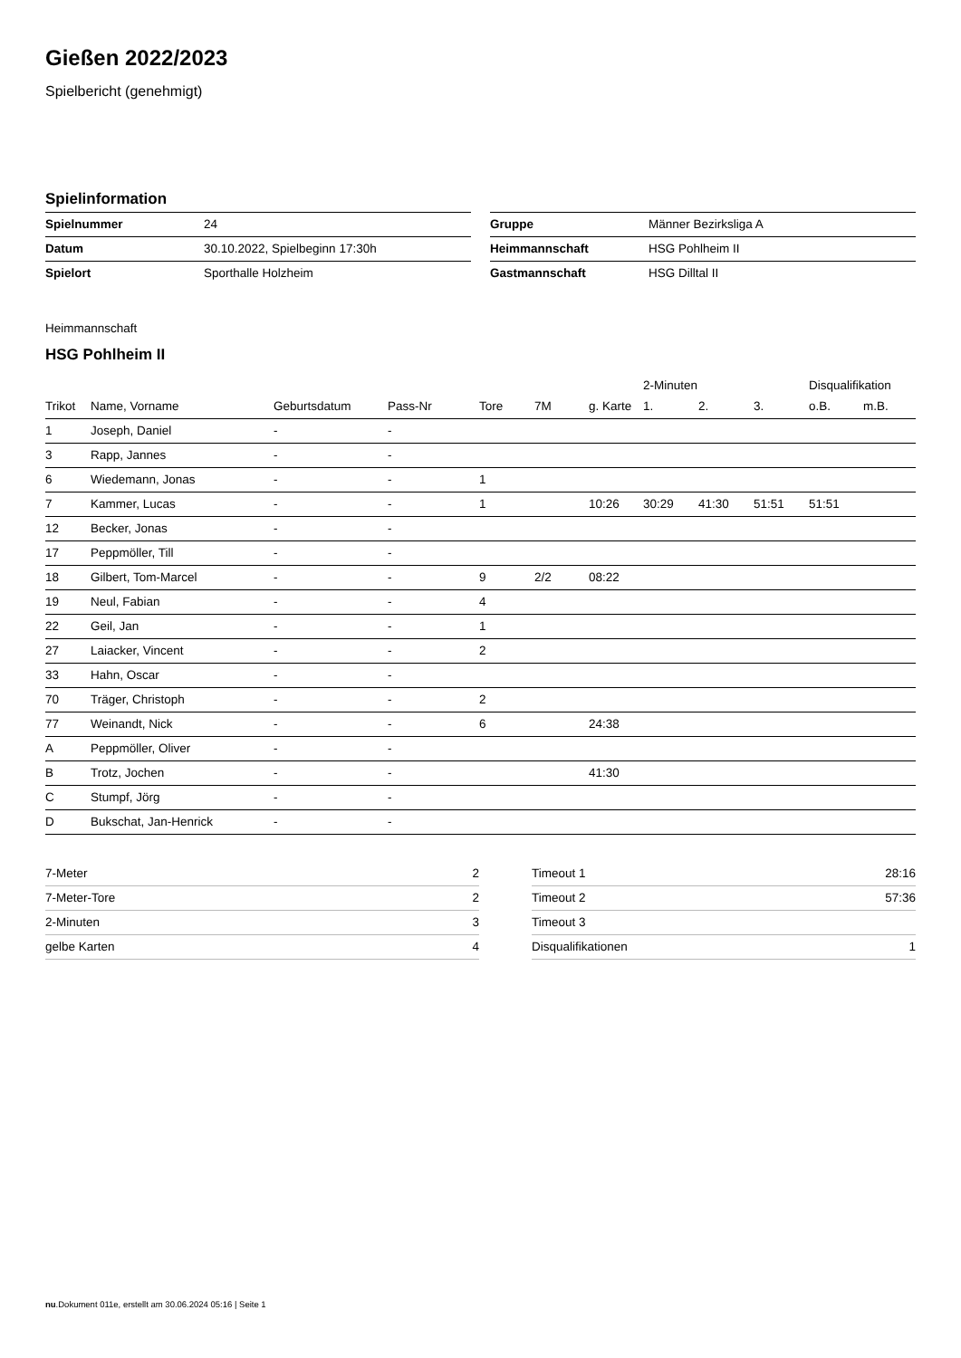Gießen 2022/2023
Spielbericht (genehmigt)
Spielinformation
| Spielnummer | 24 |
| Datum | 30.10.2022, Spielbeginn 17:30h |
| Spielort | Sporthalle Holzheim |
| Gruppe | Männer Bezirksliga A |
| Heimmannschaft | HSG Pohlheim II |
| Gastmannschaft | HSG Dilltal II |
Heimmannschaft
HSG Pohlheim II
| | | | | | | | 2-Minuten | | | Disqualifikation | |
| --- | --- | --- | --- | --- | --- | --- | --- | --- | --- | --- | --- |
| Trikot | Name, Vorname | Geburtsdatum | Pass-Nr | Tore | 7M | g. Karte | 1. | 2. | 3. | o.B. | m.B. |
| 1 | Joseph, Daniel | - | - | | | | | | | | |
| 3 | Rapp, Jannes | - | - | | | | | | | | |
| 6 | Wiedemann, Jonas | - | - | 1 | | | | | | | |
| 7 | Kammer, Lucas | - | - | 1 | | 10:26 | 30:29 | 41:30 | 51:51 | 51:51 | |
| 12 | Becker, Jonas | - | - | | | | | | | | |
| 17 | Peppmöller, Till | - | - | | | | | | | | |
| 18 | Gilbert, Tom-Marcel | - | - | 9 | 2/2 | 08:22 | | | | | |
| 19 | Neul, Fabian | - | - | 4 | | | | | | | |
| 22 | Geil, Jan | - | - | 1 | | | | | | | |
| 27 | Laiacker, Vincent | - | - | 2 | | | | | | | |
| 33 | Hahn, Oscar | - | - | | | | | | | | |
| 70 | Träger, Christoph | - | - | 2 | | | | | | | |
| 77 | Weinandt, Nick | - | - | 6 | | 24:38 | | | | | |
| A | Peppmöller, Oliver | - | - | | | | | | | | |
| B | Trotz, Jochen | - | - | | | 41:30 | | | | | |
| C | Stumpf, Jörg | - | - | | | | | | | | |
| D | Bukschat, Jan-Henrick | - | - | | | | | | | | |
| 7-Meter | 2 |
| 7-Meter-Tore | 2 |
| 2-Minuten | 3 |
| gelbe Karten | 4 |
| Timeout 1 | 28:16 |
| Timeout 2 | 57:36 |
| Timeout 3 | |
| Disqualifikationen | 1 |
nu.Dokument 011e, erstellt am 30.06.2024 05:16 | Seite 1